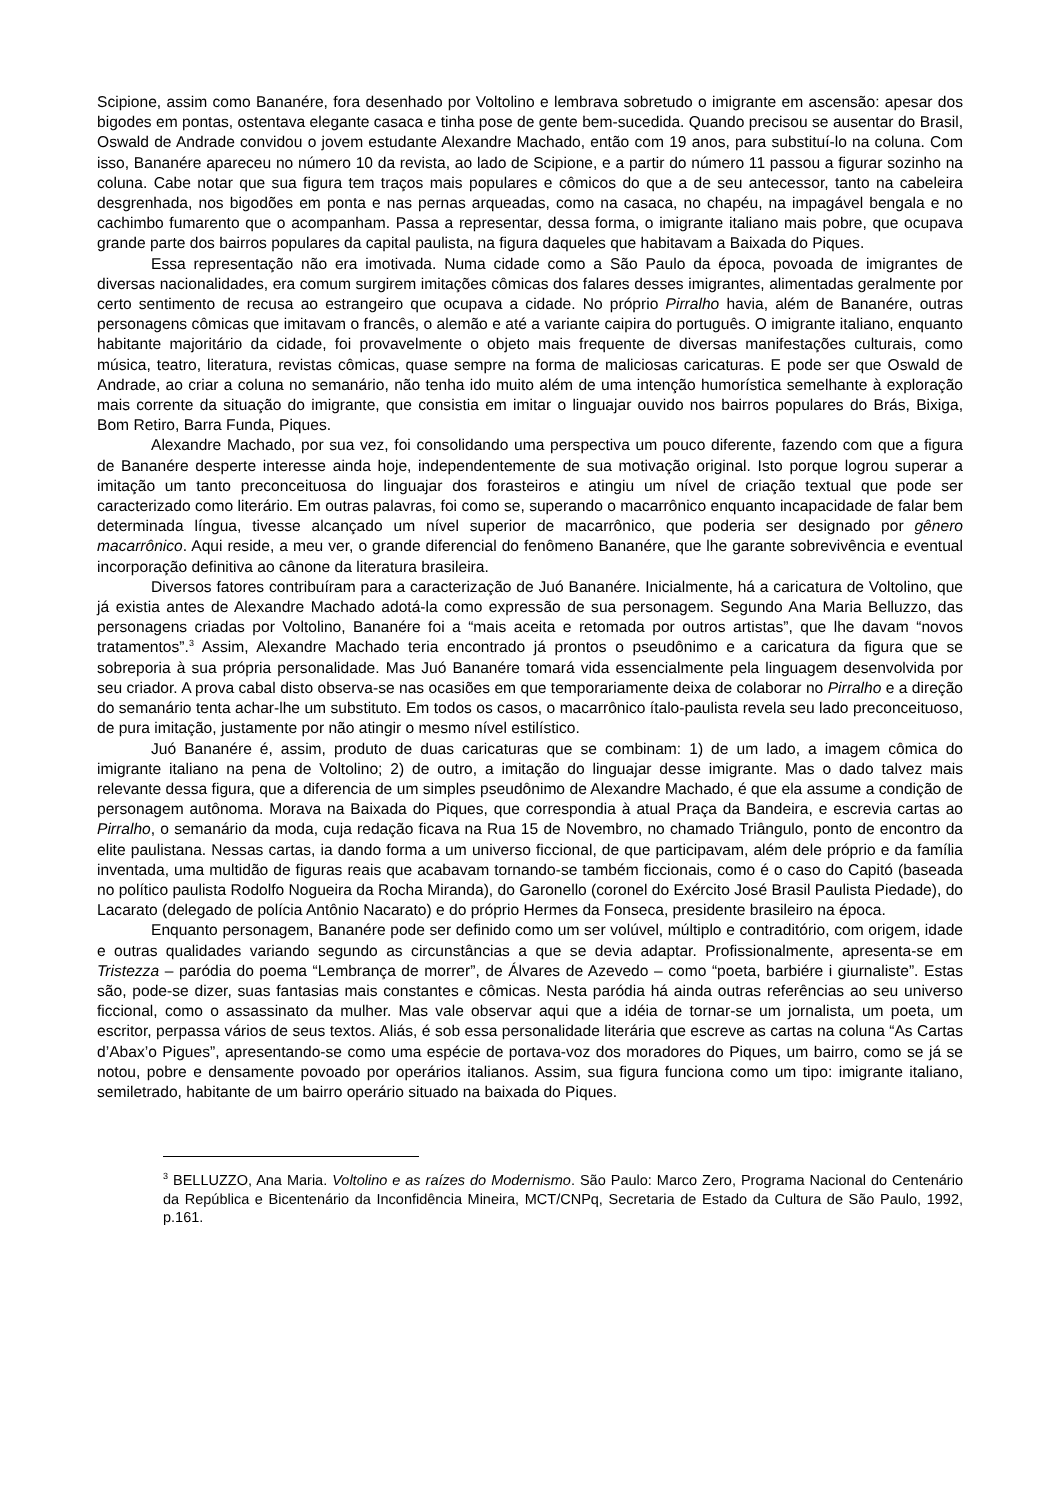Scipione, assim como Bananére, fora desenhado por Voltolino e lembrava sobretudo o imigrante em ascensão: apesar dos bigodes em pontas, ostentava elegante casaca e tinha pose de gente bem-sucedida. Quando precisou se ausentar do Brasil, Oswald de Andrade convidou o jovem estudante Alexandre Machado, então com 19 anos, para substituí-lo na coluna. Com isso, Bananére apareceu no número 10 da revista, ao lado de Scipione, e a partir do número 11 passou a figurar sozinho na coluna. Cabe notar que sua figura tem traços mais populares e cômicos do que a de seu antecessor, tanto na cabeleira desgrenhada, nos bigodões em ponta e nas pernas arqueadas, como na casaca, no chapéu, na impagável bengala e no cachimbo fumarento que o acompanham. Passa a representar, dessa forma, o imigrante italiano mais pobre, que ocupava grande parte dos bairros populares da capital paulista, na figura daqueles que habitavam a Baixada do Piques.
Essa representação não era imotivada. Numa cidade como a São Paulo da época, povoada de imigrantes de diversas nacionalidades, era comum surgirem imitações cômicas dos falares desses imigrantes, alimentadas geralmente por certo sentimento de recusa ao estrangeiro que ocupava a cidade. No próprio Pirralho havia, além de Bananére, outras personagens cômicas que imitavam o francês, o alemão e até a variante caipira do português. O imigrante italiano, enquanto habitante majoritário da cidade, foi provavelmente o objeto mais frequente de diversas manifestações culturais, como música, teatro, literatura, revistas cômicas, quase sempre na forma de maliciosas caricaturas. E pode ser que Oswald de Andrade, ao criar a coluna no semanário, não tenha ido muito além de uma intenção humorística semelhante à exploração mais corrente da situação do imigrante, que consistia em imitar o linguajar ouvido nos bairros populares do Brás, Bixiga, Bom Retiro, Barra Funda, Piques.
Alexandre Machado, por sua vez, foi consolidando uma perspectiva um pouco diferente, fazendo com que a figura de Bananére desperte interesse ainda hoje, independentemente de sua motivação original. Isto porque logrou superar a imitação um tanto preconceituosa do linguajar dos forasteiros e atingiu um nível de criação textual que pode ser caracterizado como literário. Em outras palavras, foi como se, superando o macarrônico enquanto incapacidade de falar bem determinada língua, tivesse alcançado um nível superior de macarrônico, que poderia ser designado por gênero macarrônico. Aqui reside, a meu ver, o grande diferencial do fenômeno Bananére, que lhe garante sobrevivência e eventual incorporação definitiva ao cânone da literatura brasileira.
Diversos fatores contribuíram para a caracterização de Juó Bananére. Inicialmente, há a caricatura de Voltolino, que já existia antes de Alexandre Machado adotá-la como expressão de sua personagem. Segundo Ana Maria Belluzzo, das personagens criadas por Voltolino, Bananére foi a “mais aceita e retomada por outros artistas”, que lhe davam “novos tratamentos”.<sup>3</sup> Assim, Alexandre Machado teria encontrado já prontos o pseudônimo e a caricatura da figura que se sobreporia à sua própria personalidade. Mas Juó Bananére tomará vida essencialmente pela linguagem desenvolvida por seu criador. A prova cabal disto observa-se nas ocasiões em que temporariamente deixa de colaborar no Pirralho e a direção do semanário tenta achar-lhe um substituto. Em todos os casos, o macarrônico ítalo-paulista revela seu lado preconceituoso, de pura imitação, justamente por não atingir o mesmo nível estilístico.
Juó Bananére é, assim, produto de duas caricaturas que se combinam: 1) de um lado, a imagem cômica do imigrante italiano na pena de Voltolino; 2) de outro, a imitação do linguajar desse imigrante. Mas o dado talvez mais relevante dessa figura, que a diferencia de um simples pseudônimo de Alexandre Machado, é que ela assume a condição de personagem autônoma. Morava na Baixada do Piques, que correspondia à atual Praça da Bandeira, e escrevia cartas ao Pirralho, o semanário da moda, cuja redação ficava na Rua 15 de Novembro, no chamado Triângulo, ponto de encontro da elite paulistana. Nessas cartas, ia dando forma a um universo ficcional, de que participavam, além dele próprio e da família inventada, uma multidão de figuras reais que acabavam tornando-se também ficcionais, como é o caso do Capitó (baseada no político paulista Rodolfo Nogueira da Rocha Miranda), do Garonello (coronel do Exército José Brasil Paulista Piedade), do Lacarato (delegado de polícia Antônio Nacarato) e do próprio Hermes da Fonseca, presidente brasileiro na época.
Enquanto personagem, Bananére pode ser definido como um ser volúvel, múltiplo e contraditório, com origem, idade e outras qualidades variando segundo as circunstâncias a que se devia adaptar. Profissionalmente, apresenta-se em Tristezza – paródia do poema “Lembrança de morrer”, de Álvares de Azevedo – como “poeta, barbiére i giurnaliste”. Estas são, pode-se dizer, suas fantasias mais constantes e cômicas. Nesta paródia há ainda outras referências ao seu universo ficcional, como o assassinato da mulher. Mas vale observar aqui que a idéia de tornar-se um jornalista, um poeta, um escritor, perpassa vários de seus textos. Aliás, é sob essa personalidade literária que escreve as cartas na coluna “As Cartas d’Abax’o Pigues”, apresentando-se como uma espécie de portava-voz dos moradores do Piques, um bairro, como se já se notou, pobre e densamente povoado por operários italianos. Assim, sua figura funciona como um tipo: imigrante italiano, semiletrado, habitante de um bairro operário situado na baixada do Piques.
<sup>3</sup> BELLUZZO, Ana Maria. Voltolino e as raízes do Modernismo. São Paulo: Marco Zero, Programa Nacional do Centenário da República e Bicentenário da Inconfidência Mineira, MCT/CNPq, Secretaria de Estado da Cultura de São Paulo, 1992, p.161.